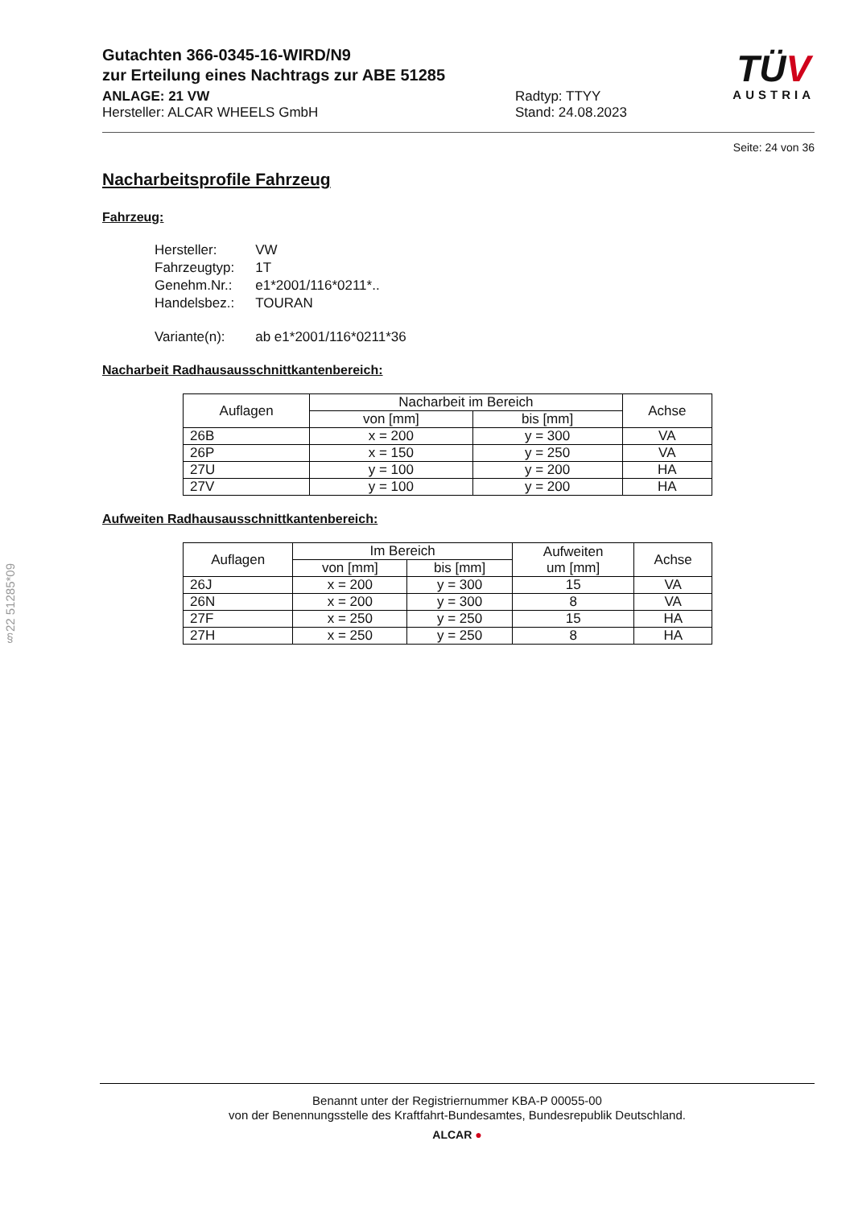§22 51285*09
Gutachten 366-0345-16-WIRD/N9
zur Erteilung eines Nachtrags zur ABE 51285
ANLAGE: 21 VW
Hersteller: ALCAR WHEELS GmbH
Radtyp: TTYY
Stand: 24.08.2023
TÜV
AUSTRIA
Seite: 24 von 36
Nacharbeitsprofile Fahrzeug
Fahrzeug:
| Hersteller: | VW |
| Fahrzeugtyp: | 1T |
| Genehm.Nr.: | e1*2001/116*0211*.. |
| Handelsbez.: | TOURAN |
| Variante(n): | ab e1*2001/116*0211*36 |
Nacharbeit Radhausausschnittkantenbereich:
| Auflagen | Nacharbeit im Bereich | | Achse |
| --- | --- | --- | --- |
| | von [mm] | bis [mm] | |
| 26B | x = 200 | y = 300 | VA |
| 26P | x = 150 | y = 250 | VA |
| 27U | y = 100 | y = 200 | HA |
| 27V | y = 100 | y = 200 | HA |
Aufweiten Radhausausschnittkantenbereich:
| Auflagen | Im Bereich | | Aufweiten um [mm] | Achse |
| --- | --- | --- | --- | --- |
| | von [mm] | bis [mm] | | |
| 26J | x = 200 | y = 300 | 15 | VA |
| 26N | x = 200 | y = 300 | 8 | VA |
| 27F | x = 250 | y = 250 | 15 | HA |
| 27H | x = 250 | y = 250 | 8 | HA |
Benannt unter der Registriernummer KBA-P 00055-00
von der Benennungsstelle des Kraftfahrt-Bundesamtes, Bundesrepublik Deutschland.
ALCAR ●